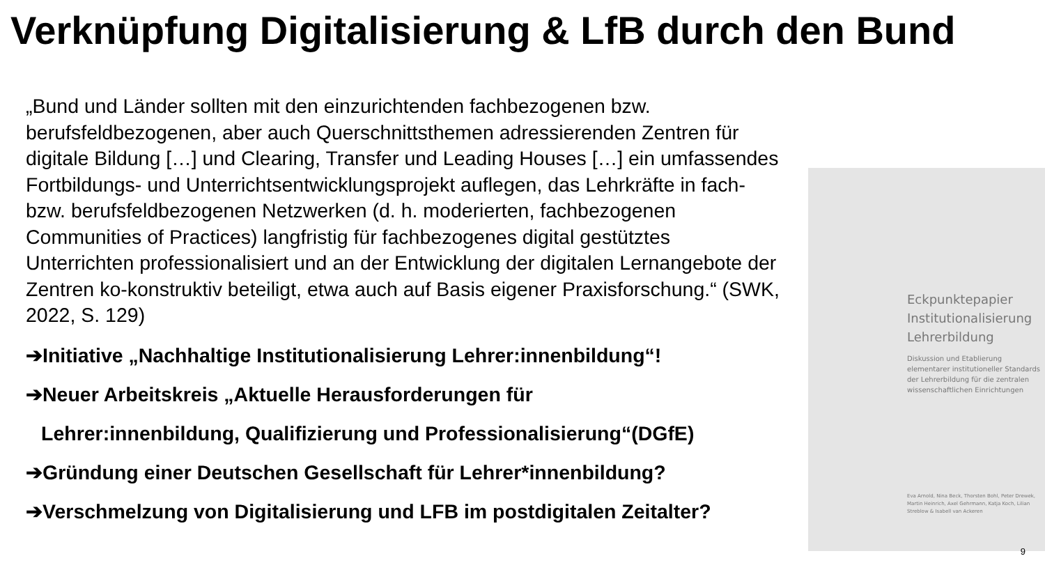Verknüpfung Digitalisierung & LfB durch den Bund
„Bund und Länder sollten mit den einzurichtenden fachbezogenen bzw. berufsfeldbezogenen, aber auch Querschnittsthemen adressierenden Zentren für digitale Bildung […] und Clearing, Transfer und Leading Houses […] ein umfassendes Fortbildungs- und Unterrichtsentwicklungsprojekt auflegen, das Lehrkräfte in fach- bzw. berufsfeldbezogenen Netzwerken (d. h. moderierten, fachbezogenen Communities of Practices) langfristig für fachbezogenes digital gestütztes Unterrichten professionalisiert und an der Entwicklung der digitalen Lernangebote der Zentren ko-konstruktiv beteiligt, etwa auch auf Basis eigener Praxisforschung.“ (SWK, 2022, S. 129)
➔Initiative „Nachhaltige Institutionalisierung Lehrer:innenbildung“!
➔Neuer Arbeitskreis „Aktuelle Herausforderungen für
Lehrer:innenbildung, Qualifizierung und Professionalisierung“(DGfE)
➔Gründung einer Deutschen Gesellschaft für Lehrer*innenbildung?
➔Verschmelzung von Digitalisierung und LFB im postdigitalen Zeitalter?
Eckpunktepapier
Institutionalisierung
Lehrerbildung
Diskussion und Etablierung elementarer institutioneller Standards der Lehrerbildung für die zentralen wissenschaftlichen Einrichtungen
Eva Arnold, Nina Beck, Thorsten Bohl, Peter Drewek, Martin Heinrich, Axel Gehrmann, Katja Koch, Lilian Streblow & Isabell van Ackeren
9